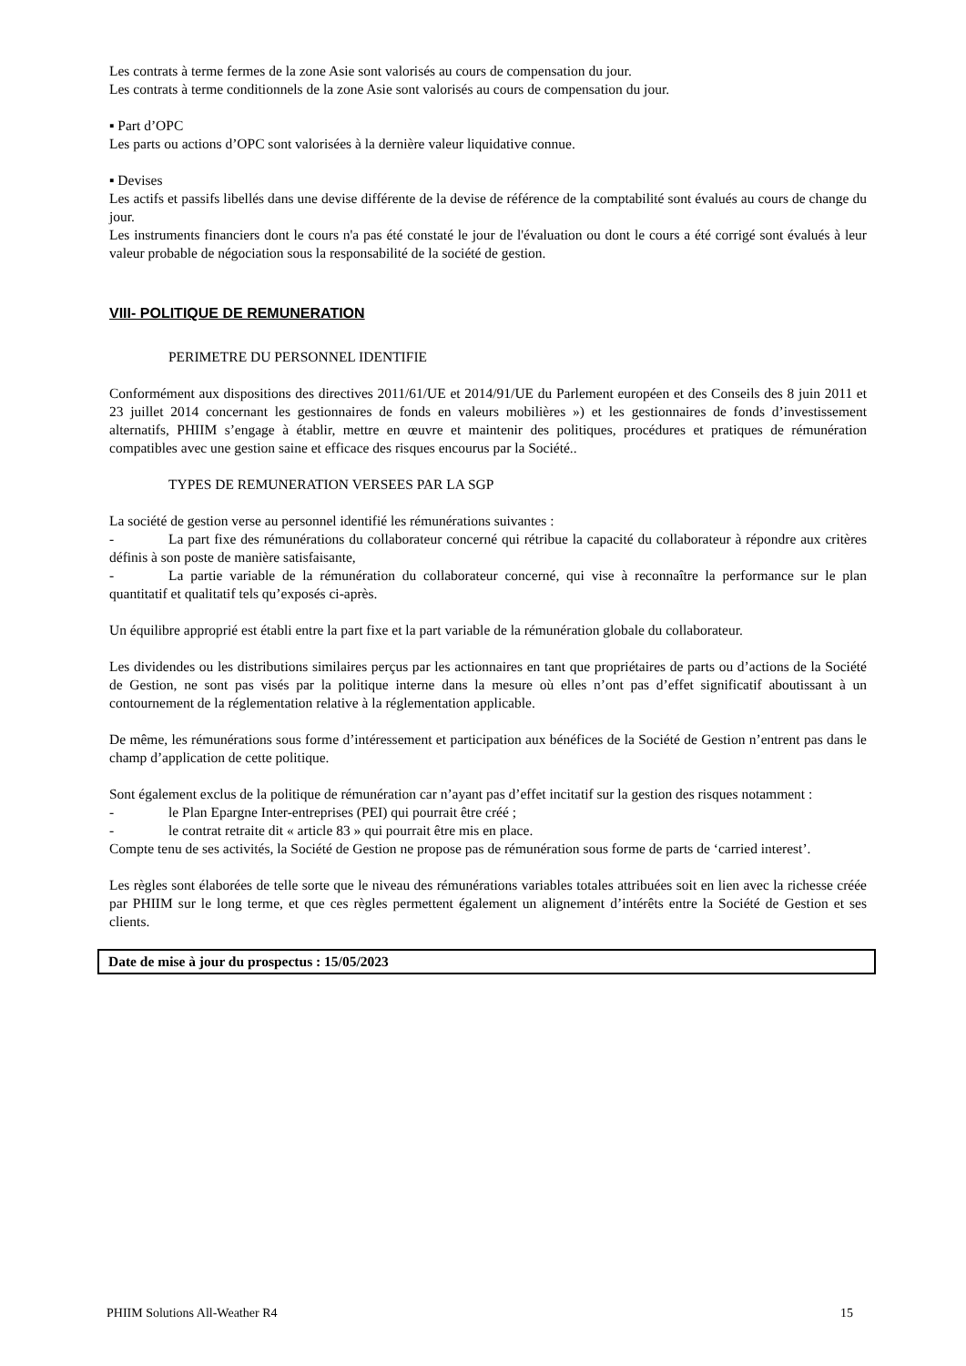Les contrats à terme fermes de la zone Asie sont valorisés au cours de compensation du jour.
Les contrats à terme conditionnels de la zone Asie sont valorisés au cours de compensation du jour.
▪ Part d’OPC
Les parts ou actions d’OPC sont valorisées à la dernière valeur liquidative connue.
▪ Devises
Les actifs et passifs libellés dans une devise différente de la devise de référence de la comptabilité sont évalués au cours de change du jour.
Les instruments financiers dont le cours n'a pas été constaté le jour de l'évaluation ou dont le cours a été corrigé sont évalués à leur valeur probable de négociation sous la responsabilité de la société de gestion.
VIII- POLITIQUE DE REMUNERATION
PERIMETRE DU PERSONNEL IDENTIFIE
Conformément aux dispositions des directives 2011/61/UE et 2014/91/UE du Parlement européen et des Conseils des 8 juin 2011 et 23 juillet 2014 concernant les gestionnaires de fonds en valeurs mobilières ») et les gestionnaires de fonds d’investissement alternatifs, PHIIM s’engage à établir, mettre en œuvre et maintenir des politiques, procédures et pratiques de rémunération compatibles avec une gestion saine et efficace des risques encourus par la Société..
TYPES DE REMUNERATION VERSEES PAR LA SGP
La société de gestion verse au personnel identifié les rémunérations suivantes :
- La part fixe des rémunérations du collaborateur concerné qui rétribue la capacité du collaborateur à répondre aux critères définis à son poste de manière satisfaisante,
- La partie variable de la rémunération du collaborateur concerné, qui vise à reconnaître la performance sur le plan quantitatif et qualitatif tels qu’exposés ci-après.
Un équilibre approprié est établi entre la part fixe et la part variable de la rémunération globale du collaborateur.
Les dividendes ou les distributions similaires perçus par les actionnaires en tant que propriétaires de parts ou d’actions de la Société de Gestion, ne sont pas visés par la politique interne dans la mesure où elles n’ont pas d’effet significatif aboutissant à un contournement de la réglementation relative à la réglementation applicable.
De même, les rémunérations sous forme d’intéressement et participation aux bénéfices de la Société de Gestion n’entrent pas dans le champ d’application de cette politique.
Sont également exclus de la politique de rémunération car n’ayant pas d’effet incitatif sur la gestion des risques notamment :
- le Plan Epargne Inter-entreprises (PEI) qui pourrait être créé ;
- le contrat retraite dit « article 83 » qui pourrait être mis en place.
Compte tenu de ses activités, la Société de Gestion ne propose pas de rémunération sous forme de parts de ‘carried interest’.
Les règles sont élaborées de telle sorte que le niveau des rémunérations variables totales attribuées soit en lien avec la richesse créée par PHIIM sur le long terme, et que ces règles permettent également un alignement d’intérêts entre la Société de Gestion et ses clients.
Date de mise à jour du prospectus : 15/05/2023
PHIIM Solutions All-Weather R4 15